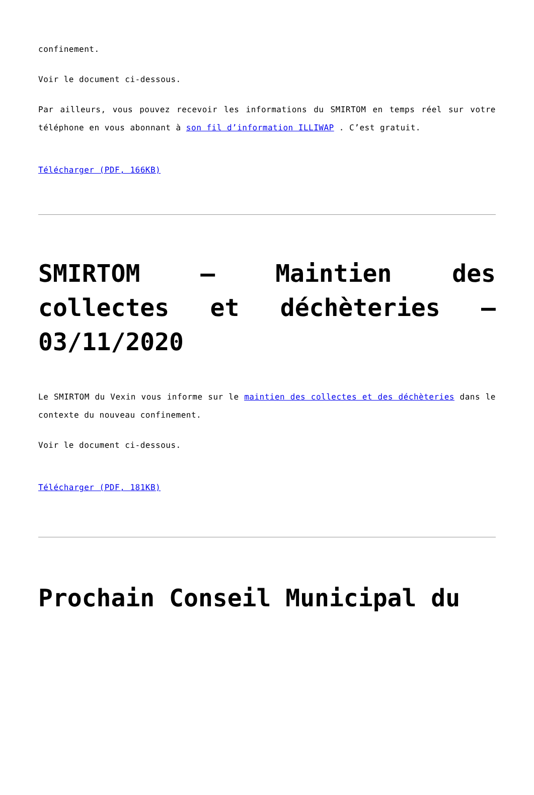confinement.
Voir le document ci-dessous.
Par ailleurs, vous pouvez recevoir les informations du SMIRTOM en temps réel sur votre téléphone en vous abonnant à son fil d’information ILLIWAP . C’est gratuit.
Télécharger (PDF, 166KB)
SMIRTOM – Maintien des collectes et déchèteries – 03/11/2020
Le SMIRTOM du Vexin vous informe sur le maintien des collectes et des déchèteries dans le contexte du nouveau confinement.
Voir le document ci-dessous.
Télécharger (PDF, 181KB)
Prochain Conseil Municipal du